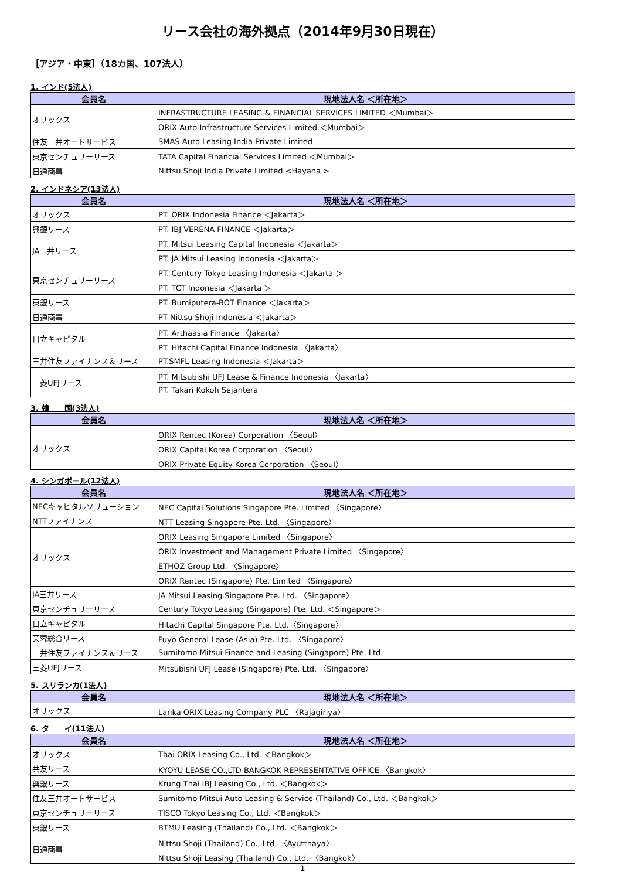リース会社の海外拠点（2014年9月30日現在）
［アジア・中東］（18カ国、107法人）
1. インド(5法人)
| 会員名 | 現地法人名 ＜所在地＞ |
| --- | --- |
| オリックス | INFRASTRUCTURE LEASING & FINANCIAL SERVICES LIMITED ＜Mumbai＞ |
| | ORIX Auto Infrastructure Services Limited ＜Mumbai＞ |
| 住友三井オートサービス | SMAS Auto Leasing India Private Limited |
| 東京センチュリーリース | TATA Capital Financial Services Limited ＜Mumbai＞ |
| 日通商事 | Nittsu Shoji India Private Limited <Hayana > |
2. インドネシア(13法人)
| 会員名 | 現地法人名 ＜所在地＞ |
| --- | --- |
| オリックス | PT. ORIX Indonesia Finance ＜Jakarta＞ |
| 興銀リース | PT. IBJ VERENA FINANCE ＜Jakarta＞ |
| JA三井リース | PT. Mitsui Leasing Capital Indonesia ＜Jakarta＞ |
| | PT. JA Mitsui Leasing Indonesia ＜Jakarta＞ |
| 東京センチュリーリース | PT. Century Tokyo Leasing Indonesia ＜Jakarta ＞ |
| | PT. TCT Indonesia ＜Jakarta ＞ |
| 東銀リース | PT. Bumiputera-BOT Finance ＜Jakarta＞ |
| 日通商事 | PT Nittsu Shoji Indonesia ＜Jakarta＞ |
| 日立キャピタル | PT. Arthaasia Finance 〈Jakarta〉 |
| | PT. Hitachi Capital Finance Indonesia 〈Jakarta〉 |
| 三井住友ファイナンス＆リース | PT.SMFL Leasing Indonesia ＜Jakarta＞ |
| 三菱UFJリース | PT. Mitsubishi UFJ Lease & Finance Indonesia 〈Jakarta〉 |
| | PT. Takari Kokoh Sejahtera |
3. 韓　　国(3法人)
| 会員名 | 現地法人名 ＜所在地＞ |
| --- | --- |
| オリックス | ORIX Rentec (Korea) Corporation 〈Seoul〉 |
| | ORIX Capital Korea Corporation 〈Seoul〉 |
| | ORIX Private Equity Korea Corporation 〈Seoul〉 |
4. シンガポール(12法人)
| 会員名 | 現地法人名 ＜所在地＞ |
| --- | --- |
| NECキャピタルソリューション | NEC Capital Solutions Singapore Pte. Limited 〈Singapore〉 |
| NTTファイナンス | NTT Leasing Singapore Pte. Ltd. 〈Singapore〉 |
| オリックス | ORIX Leasing Singapore Limited 〈Singapore〉 |
| | ORIX Investment and Management Private Limited 〈Singapore〉 |
| | ETHOZ Group Ltd. 〈Singapore〉 |
| | ORIX Rentec (Singapore) Pte. Limited 〈Singapore〉 |
| JA三井リース | JA Mitsui Leasing Singapore Pte. Ltd. 〈Singapore〉 |
| 東京センチュリーリース | Century Tokyo Leasing (Singapore) Pte. Ltd. ＜Singapore＞ |
| 日立キャピタル | Hitachi Capital Singapore Pte. Ltd.〈Singapore〉 |
| 芙蓉総合リース | Fuyo General Lease (Asia) Pte. Ltd. 〈Singapore〉 |
| 三井住友ファイナンス＆リース | Sumitomo Mitsui Finance and Leasing (Singapore) Pte. Ltd. |
| 三菱UFJリース | Mitsubishi UFJ Lease (Singapore) Pte. Ltd. 〈Singapore〉 |
5. スリランカ(1法人)
| 会員名 | 現地法人名 ＜所在地＞ |
| --- | --- |
| オリックス | Lanka ORIX Leasing Company PLC 〈Rajagiriya〉 |
6. タ　　イ(11法人)
| 会員名 | 現地法人名 ＜所在地＞ |
| --- | --- |
| オリックス | Thai ORIX Leasing Co., Ltd. ＜Bangkok＞ |
| 共友リース | KYOYU LEASE CO.,LTD BANGKOK REPRESENTATIVE OFFICE 〈Bangkok〉 |
| 興銀リース | Krung Thai IBJ Leasing Co., Ltd. ＜Bangkok＞ |
| 住友三井オートサービス | Sumitomo Mitsui Auto Leasing & Service (Thailand) Co., Ltd. ＜Bangkok＞ |
| 東京センチュリーリース | TISCO Tokyo Leasing Co., Ltd. ＜Bangkok＞ |
| 東銀リース | BTMU Leasing (Thailand) Co., Ltd. ＜Bangkok＞ |
| 日通商事 | Nittsu Shoji (Thailand) Co., Ltd. 〈Ayutthaya〉 |
| | Nittsu Shoji Leasing (Thailand) Co., Ltd. 〈Bangkok〉 |
1